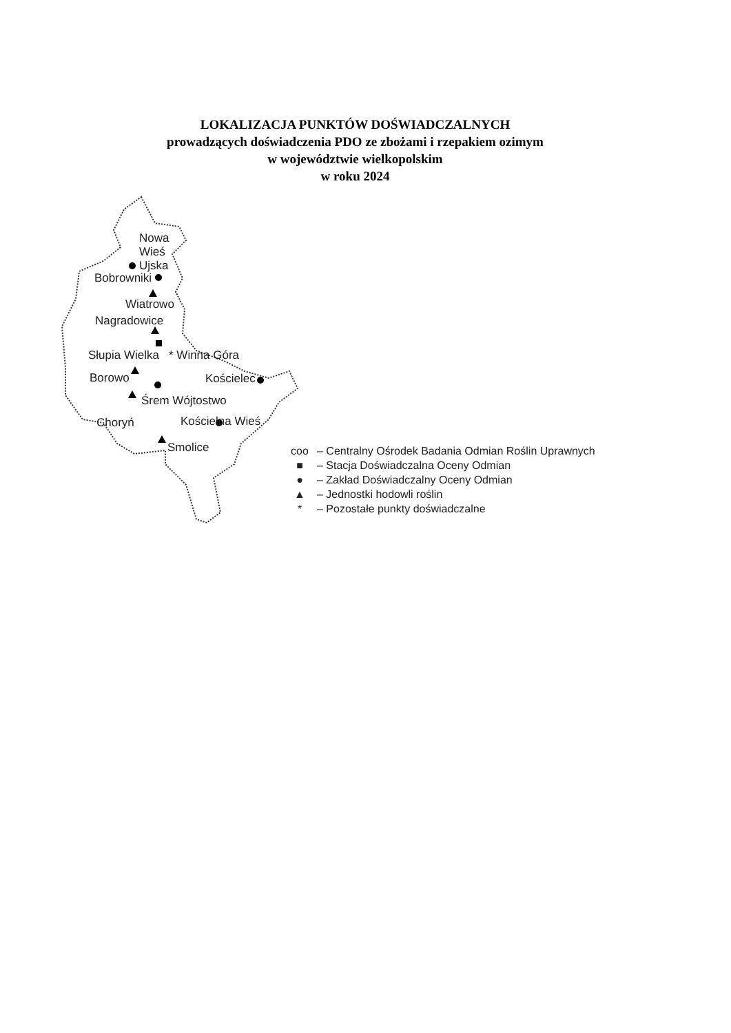LOKALIZACJA PUNKTÓW DOŚWIADCZALNYCH
prowadzących doświadczenia PDO ze zbożami i rzepakiem ozimym
w województwie wielkopolskim
w roku 2024
Nowa
Wieś
Ujska
Bobrowniki
Wiatrowo
Nagradowice
Słupia Wielka * Winna Góra
Borowo Kościelec
Śrem Wójtostwo
Choryń Kościelna Wieś
Smolice
coo – Centralny Ośrodek Badania Odmian Roślin Uprawnych
■ – Stacja Doświadczalna Oceny Odmian
● – Zakład Doświadczalny Oceny Odmian
▲ – Jednostki hodowli roślin
* – Pozostałe punkty doświadczalne